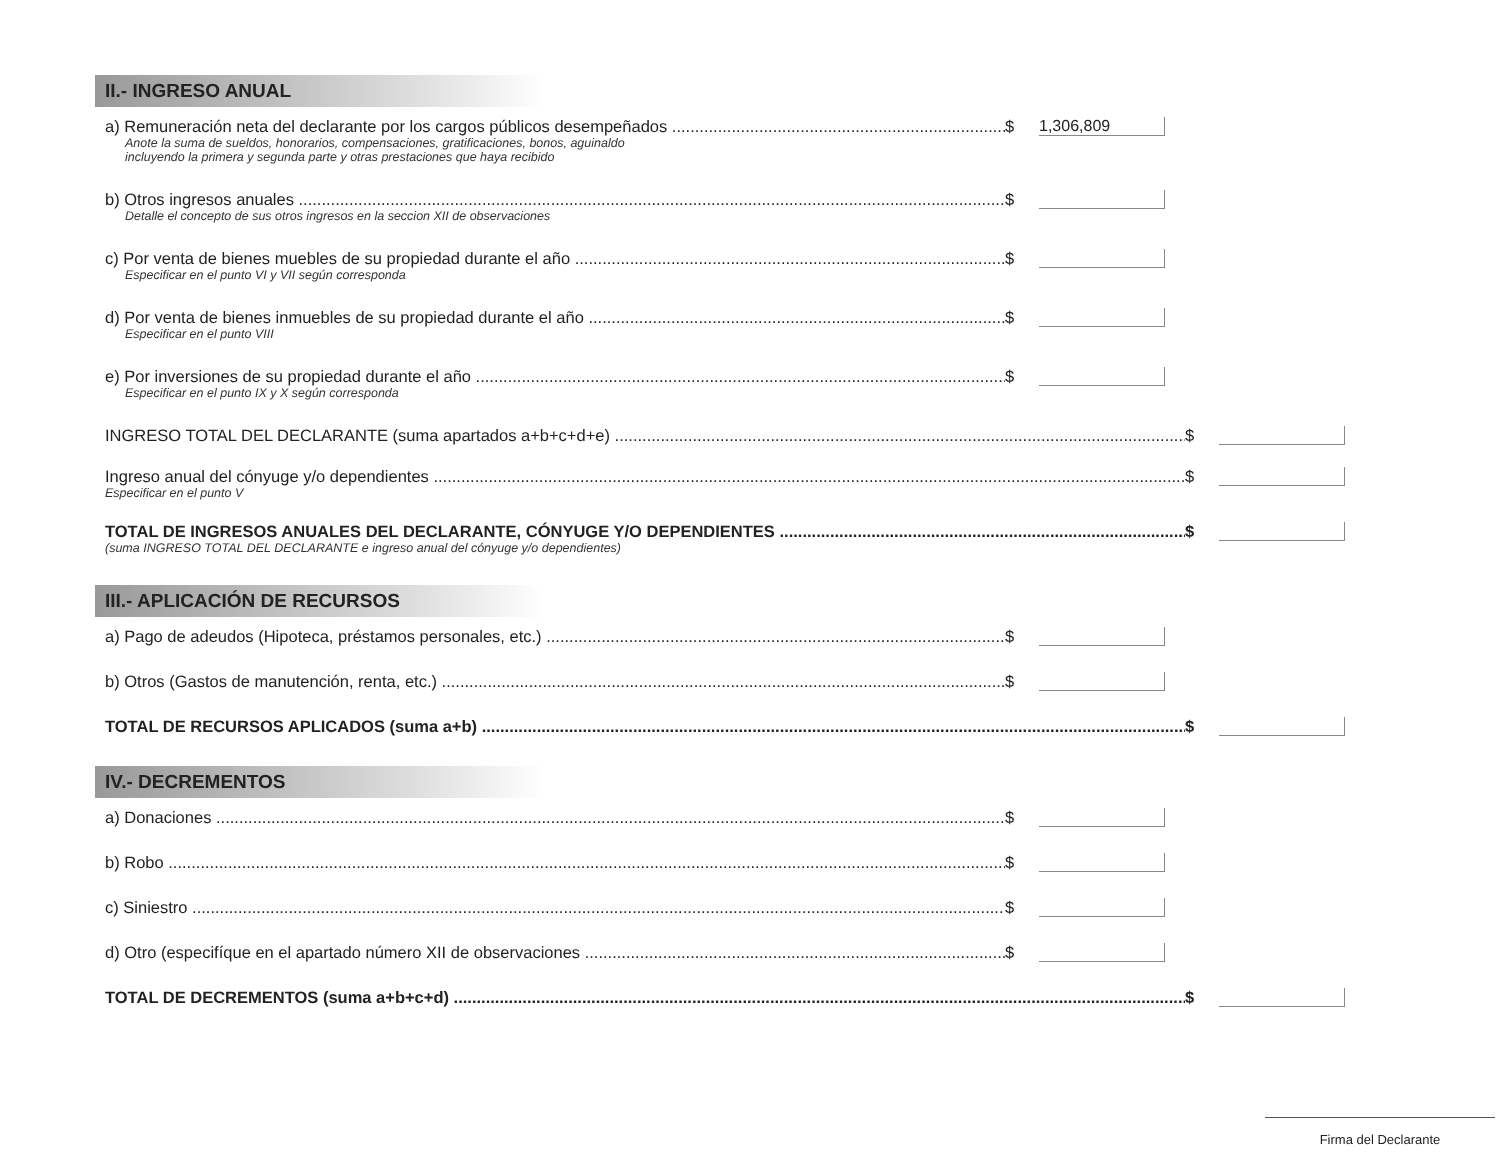II.- INGRESO ANUAL
a) Remuneración neta del declarante por los cargos públicos desempeñados $ 1,306,809
Anote la suma de sueldos, honorarios, compensaciones, gratificaciones, bonos, aguinaldo
incluyendo la primera y segunda parte y otras prestaciones que haya recibido
b) Otros ingresos anuales $
Detalle el concepto de sus otros ingresos en la seccion XII de observaciones
c) Por venta de bienes muebles de su propiedad durante el año $
Especificar en el punto VI y VII según corresponda
d) Por venta de bienes inmuebles de su propiedad durante el año $
Especificar en el punto VIII
e) Por inversiones de su propiedad durante el año $
Especificar en el punto IX y X según corresponda
INGRESO TOTAL DEL DECLARANTE (suma apartados a+b+c+d+e) $
Ingreso anual del cónyuge y/o dependientes $
Especificar en el punto V
TOTAL DE INGRESOS ANUALES DEL DECLARANTE, CÓNYUGE Y/O DEPENDIENTES $
(suma INGRESO TOTAL DEL DECLARANTE e ingreso anual del cónyuge y/o dependientes)
III.- APLICACIÓN DE RECURSOS
a) Pago de adeudos (Hipoteca, préstamos personales, etc.) $
b) Otros (Gastos de manutención, renta, etc.) $
TOTAL DE RECURSOS APLICADOS (suma a+b) $
IV.- DECREMENTOS
a) Donaciones $
b) Robo $
c) Siniestro $
d) Otro (especifíque en el apartado número XII de observaciones $
TOTAL DE DECREMENTOS (suma a+b+c+d) $
Firma del Declarante